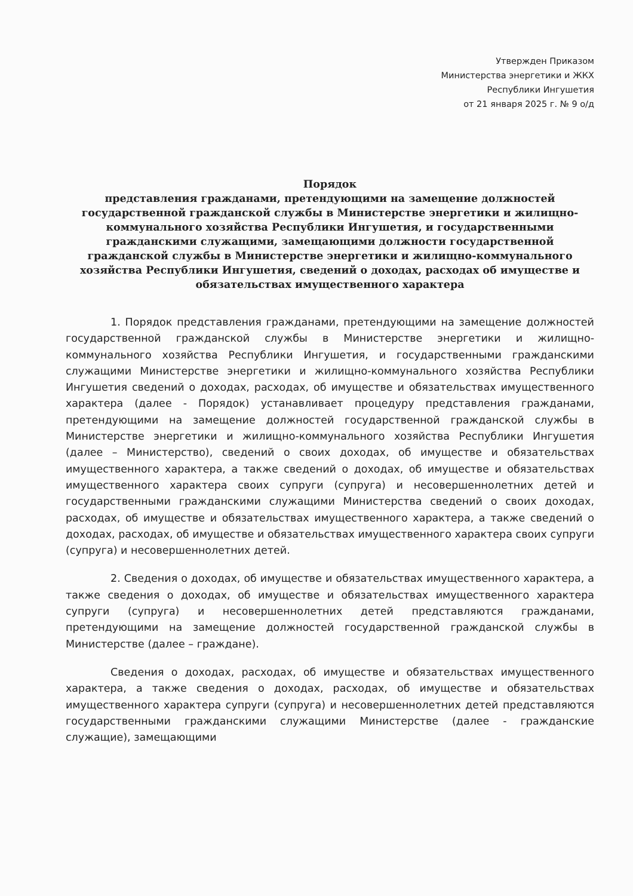Утвержден Приказом
Министерства энергетики и ЖКХ
Республики Ингушетия
от 21 января 2025 г. № 9 о/д
Порядок
представления гражданами, претендующими на замещение должностей государственной гражданской службы в Министерстве энергетики и жилищно-коммунального хозяйства Республики Ингушетия, и государственными гражданскими служащими, замещающими должности государственной гражданской службы в Министерстве энергетики и жилищно-коммунального хозяйства Республики Ингушетия, сведений о доходах, расходах об имуществе и обязательствах имущественного характера
1. Порядок представления гражданами, претендующими на замещение должностей государственной гражданской службы в Министерстве энергетики и жилищно-коммунального хозяйства Республики Ингушетия, и государственными гражданскими служащими Министерстве энергетики и жилищно-коммунального хозяйства Республики Ингушетия сведений о доходах, расходах, об имуществе и обязательствах имущественного характера (далее - Порядок) устанавливает процедуру представления гражданами, претендующими на замещение должностей государственной гражданской службы в Министерстве энергетики и жилищно-коммунального хозяйства Республики Ингушетия (далее – Министерство), сведений о своих доходах, об имуществе и обязательствах имущественного характера, а также сведений о доходах, об имуществе и обязательствах имущественного характера своих супруги (супруга) и несовершеннолетних детей и государственными гражданскими служащими Министерства сведений о своих доходах, расходах, об имуществе и обязательствах имущественного характера, а также сведений о доходах, расходах, об имуществе и обязательствах имущественного характера своих супруги (супруга) и несовершеннолетних детей.
2. Сведения о доходах, об имуществе и обязательствах имущественного характера, а также сведения о доходах, об имуществе и обязательствах имущественного характера супруги (супруга) и несовершеннолетних детей представляются гражданами, претендующими на замещение должностей государственной гражданской службы в Министерстве (далее – граждане).
Сведения о доходах, расходах, об имуществе и обязательствах имущественного характера, а также сведения о доходах, расходах, об имуществе и обязательствах имущественного характера супруги (супруга) и несовершеннолетних детей представляются государственными гражданскими служащими Министерстве (далее - гражданские служащие), замещающими